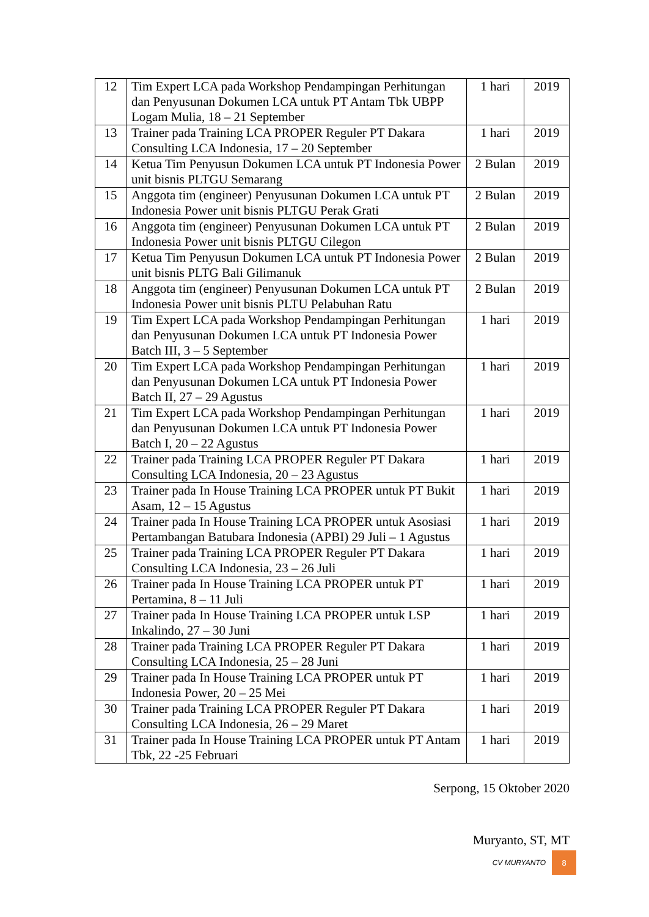| 12 | Tim Expert LCA pada Workshop Pendampingan Perhitungan dan Penyusunan Dokumen LCA untuk PT Antam Tbk UBPP Logam Mulia, 18 – 21 September | 1 hari | 2019 |
| 13 | Trainer pada Training LCA PROPER Reguler PT Dakara Consulting LCA Indonesia, 17 – 20 September | 1 hari | 2019 |
| 14 | Ketua Tim Penyusun Dokumen LCA untuk PT Indonesia Power unit bisnis PLTGU Semarang | 2 Bulan | 2019 |
| 15 | Anggota tim (engineer) Penyusunan Dokumen LCA untuk PT Indonesia Power unit bisnis PLTGU Perak Grati | 2 Bulan | 2019 |
| 16 | Anggota tim (engineer) Penyusunan Dokumen LCA untuk PT Indonesia Power unit bisnis PLTGU Cilegon | 2 Bulan | 2019 |
| 17 | Ketua Tim Penyusun Dokumen LCA untuk PT Indonesia Power unit bisnis PLTG Bali Gilimanuk | 2 Bulan | 2019 |
| 18 | Anggota tim (engineer) Penyusunan Dokumen LCA untuk PT Indonesia Power unit bisnis PLTU Pelabuhan Ratu | 2 Bulan | 2019 |
| 19 | Tim Expert LCA pada Workshop Pendampingan Perhitungan dan Penyusunan Dokumen LCA untuk PT Indonesia Power Batch III, 3 – 5 September | 1 hari | 2019 |
| 20 | Tim Expert LCA pada Workshop Pendampingan Perhitungan dan Penyusunan Dokumen LCA untuk PT Indonesia Power Batch II, 27 – 29 Agustus | 1 hari | 2019 |
| 21 | Tim Expert LCA pada Workshop Pendampingan Perhitungan dan Penyusunan Dokumen LCA untuk PT Indonesia Power Batch I, 20 – 22 Agustus | 1 hari | 2019 |
| 22 | Trainer pada Training LCA PROPER Reguler PT Dakara Consulting LCA Indonesia, 20 – 23 Agustus | 1 hari | 2019 |
| 23 | Trainer pada In House Training LCA PROPER untuk PT Bukit Asam, 12 – 15 Agustus | 1 hari | 2019 |
| 24 | Trainer pada In House Training LCA PROPER untuk Asosiasi Pertambangan Batubara Indonesia (APBI) 29 Juli – 1 Agustus | 1 hari | 2019 |
| 25 | Trainer pada Training LCA PROPER Reguler PT Dakara Consulting LCA Indonesia, 23 – 26 Juli | 1 hari | 2019 |
| 26 | Trainer pada In House Training LCA PROPER untuk PT Pertamina, 8 – 11 Juli | 1 hari | 2019 |
| 27 | Trainer pada In House Training LCA PROPER untuk LSP Inkalindo, 27 – 30 Juni | 1 hari | 2019 |
| 28 | Trainer pada Training LCA PROPER Reguler PT Dakara Consulting LCA Indonesia, 25 – 28 Juni | 1 hari | 2019 |
| 29 | Trainer pada In House Training LCA PROPER untuk PT Indonesia Power, 20 – 25 Mei | 1 hari | 2019 |
| 30 | Trainer pada Training LCA PROPER Reguler PT Dakara Consulting LCA Indonesia, 26 – 29 Maret | 1 hari | 2019 |
| 31 | Trainer pada In House Training LCA PROPER untuk PT Antam Tbk, 22 -25 Februari | 1 hari | 2019 |
Serpong, 15 Oktober 2020
Muryanto, ST, MT
CV MURYANTO
8